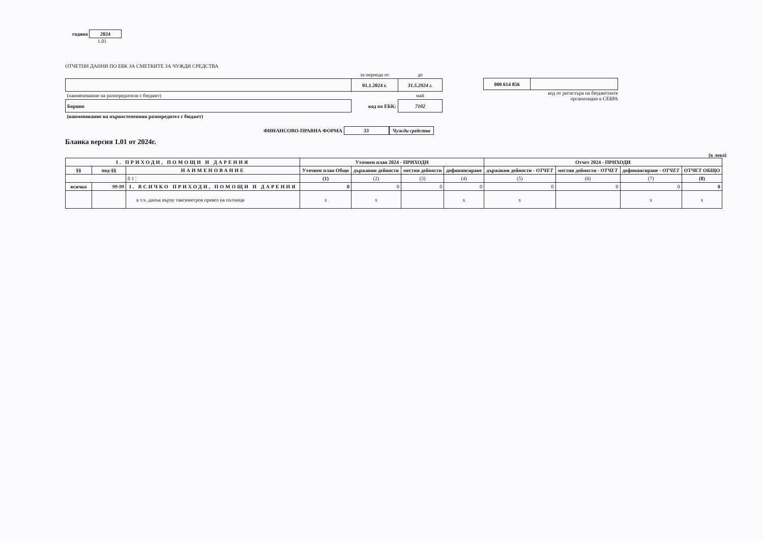година 2024
1.01
ОТЧЕТНИ ДАННИ ПО ЕБК ЗА СМЕТКИТЕ ЗА ЧУЖДИ СРЕДСТВА
| | за периода от | до |
| | 01.1.2024 г. | 31.5.2024 г. |
| (наименование на разпоредителя с бюджет) | | май |
| Борино | код по ЕБК: | 7102 |
| (наименование на първостепенния разпоредител с бюджет) | | |
ФИНАНСОВО-ПРАВНА ФОРМА 33 Чужди средства
| 000 614 856 | |
код от регистъра на бюджетните
организации в СЕБРА
Бланка версия 1.01 от 2024г.
(в лева)
| I. ПРИХОДИ, ПОМОЩИ И ДАРЕНИЯ | | | Уточнен план 2024 - ПРИХОДИ | | | | Отчет 2024 - ПРИХОДИ | | | |
| --- | --- | --- | --- | --- | --- | --- | --- | --- | --- | --- |
| §§ | под-§§ | НАИМЕНОВАНИЕ | Уточнен план Общо | държавни дейности | местни дейности | дофинансиране | държавни дейности - ОТЧЕТ | местни дейности - ОТЧЕТ | дофинансиране - ОТЧЕТ | ОТЧЕТ ОБЩО |
| | | 0 1 ¦ | (1) | (2) | (3) | (4) | (5) | (6) | (7) | (8) |
| всичко | 99-99 | I. ВСИЧКО ПРИХОДИ, ПОМОЩИ И ДАРЕНИЯ | 0 | 0 | 0 | 0 | 0 | 0 | 0 | 0 |
| | | в т.ч. данък върху таксиметров превоз на пътници | x | x | | x | x | | x | x |